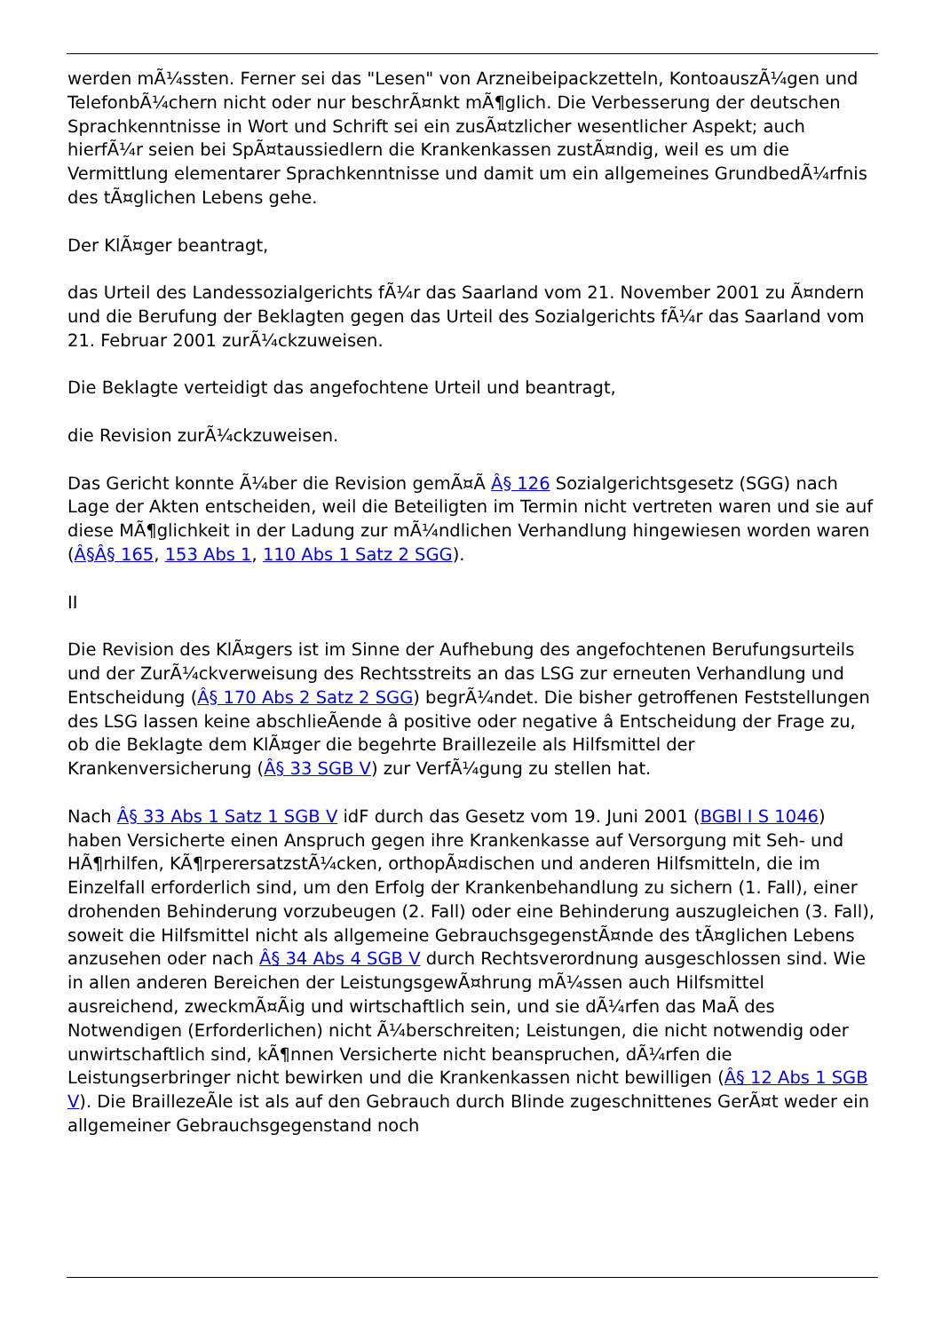werden mÃ¼ssten. Ferner sei das "Lesen" von Arzneibeipackzetteln, KontoauszÃ¼gen und TelefonbÃ¼chern nicht oder nur beschrÃ¤nkt mÃ¶glich. Die Verbesserung der deutschen Sprachkenntnisse in Wort und Schrift sei ein zusÃ¤tzlicher wesentlicher Aspekt; auch hierfÃ¼r seien bei SpÃ¤taussiedlern die Krankenkassen zustÃ¤ndig, weil es um die Vermittlung elementarer Sprachkenntnisse und damit um ein allgemeines GrundbedÃ¼rfnis des tÃ¤glichen Lebens gehe.
Der KlÃ¤ger beantragt,
das Urteil des Landessozialgerichts fÃ¼r das Saarland vom 21. November 2001 zu Ã¤ndern und die Berufung der Beklagten gegen das Urteil des Sozialgerichts fÃ¼r das Saarland vom 21. Februar 2001 zurÃ¼ckzuweisen.
Die Beklagte verteidigt das angefochtene Urteil und beantragt,
die Revision zurÃ¼ckzuweisen.
Das Gericht konnte Ã¼ber die Revision gemÃ¤Ã Â§ 126 Sozialgerichtsgesetz (SGG) nach Lage der Akten entscheiden, weil die Beteiligten im Termin nicht vertreten waren und sie auf diese MÃ¶glichkeit in der Ladung zur mÃ¼ndlichen Verhandlung hingewiesen worden waren (Â§Â§ 165, 153 Abs 1, 110 Abs 1 Satz 2 SGG).
II
Die Revision des KlÃ¤gers ist im Sinne der Aufhebung des angefochtenen Berufungsurteils und der ZurÃ¼ckverweisung des Rechtsstreits an das LSG zur erneuten Verhandlung und Entscheidung (Â§ 170 Abs 2 Satz 2 SGG) begrÃ¼ndet. Die bisher getroffenen Feststellungen des LSG lassen keine abschlieÃende â positive oder negative â Entscheidung der Frage zu, ob die Beklagte dem KlÃ¤ger die begehrte Braillezeile als Hilfsmittel der Krankenversicherung (Â§ 33 SGB V) zur VerfÃ¼gung zu stellen hat.
Nach Â§ 33 Abs 1 Satz 1 SGB V idF durch das Gesetz vom 19. Juni 2001 (BGBl I S 1046) haben Versicherte einen Anspruch gegen ihre Krankenkasse auf Versorgung mit Seh- und HÃ¶rhilfen, KÃ¶rperersatzstÃ¼cken, orthopÃ¤dischen und anderen Hilfsmitteln, die im Einzelfall erforderlich sind, um den Erfolg der Krankenbehandlung zu sichern (1. Fall), einer drohenden Behinderung vorzubeugen (2. Fall) oder eine Behinderung auszugleichen (3. Fall), soweit die Hilfsmittel nicht als allgemeine GebrauchsgegenstÃ¤nde des tÃ¤glichen Lebens anzusehen oder nach Â§ 34 Abs 4 SGB V durch Rechtsverordnung ausgeschlossen sind. Wie in allen anderen Bereichen der LeistungsgewÃ¤hrung mÃ¼ssen auch Hilfsmittel ausreichend, zweckmÃ¤Ãig und wirtschaftlich sein, und sie dÃ¼rfen das MaÃ des Notwendigen (Erforderlichen) nicht Ã¼berschreiten; Leistungen, die nicht notwendig oder unwirtschaftlich sind, kÃ¶nnen Versicherte nicht beanspruchen, dÃ¼rfen die Leistungserbringer nicht bewirken und die Krankenkassen nicht bewilligen (Â§ 12 Abs 1 SGB V). Die BraillezeÃle ist als auf den Gebrauch durch Blinde zugeschnittenes GerÃ¤t weder ein allgemeiner Gebrauchsgegenstand noch